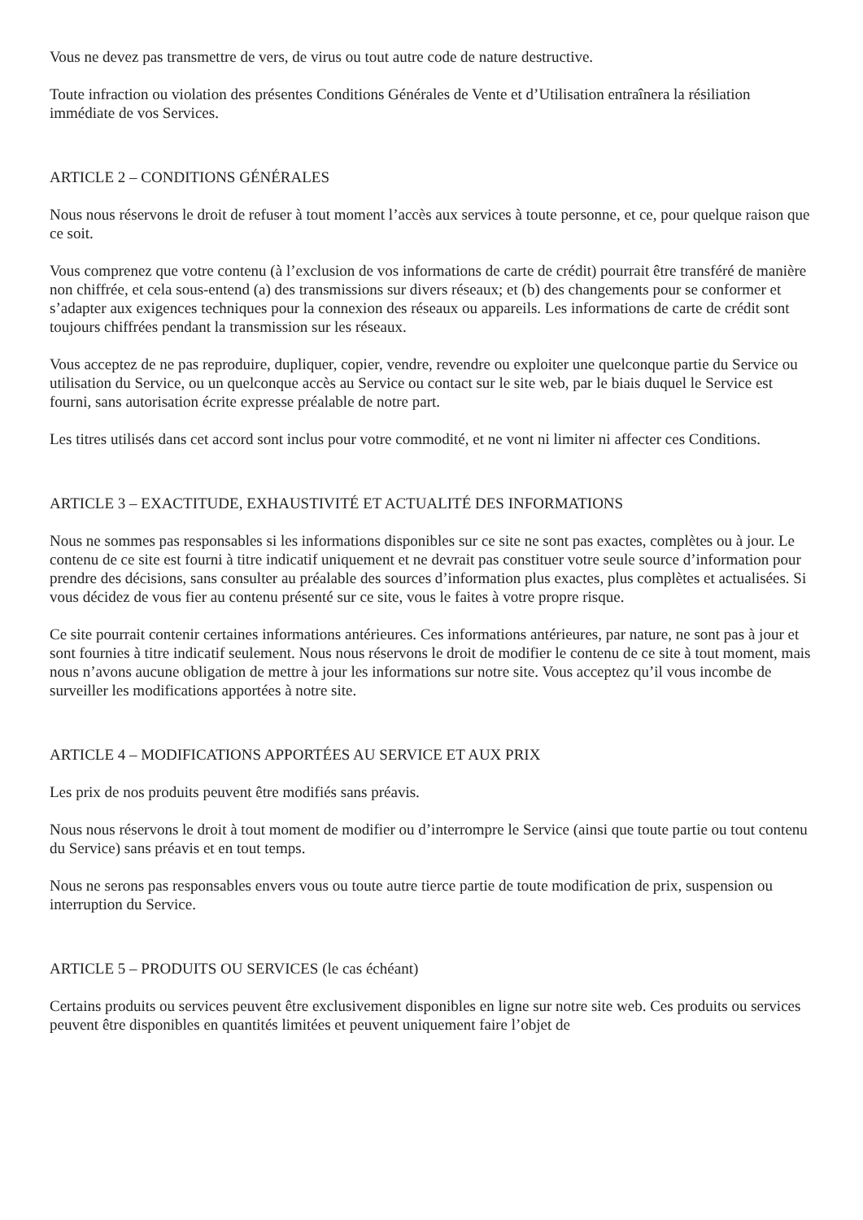Vous ne devez pas transmettre de vers, de virus ou tout autre code de nature destructive.
Toute infraction ou violation des présentes Conditions Générales de Vente et d’Utilisation entraînera la résiliation immédiate de vos Services.
ARTICLE 2 – CONDITIONS GÉNÉRALES
Nous nous réservons le droit de refuser à tout moment l’accès aux services à toute personne, et ce, pour quelque raison que ce soit.
Vous comprenez que votre contenu (à l’exclusion de vos informations de carte de crédit) pourrait être transféré de manière non chiffrée, et cela sous-entend (a) des transmissions sur divers réseaux; et (b) des changements pour se conformer et s’adapter aux exigences techniques pour la connexion des réseaux ou appareils. Les informations de carte de crédit sont toujours chiffrées pendant la transmission sur les réseaux.
Vous acceptez de ne pas reproduire, dupliquer, copier, vendre, revendre ou exploiter une quelconque partie du Service ou utilisation du Service, ou un quelconque accès au Service ou contact sur le site web, par le biais duquel le Service est fourni, sans autorisation écrite expresse préalable de notre part.
Les titres utilisés dans cet accord sont inclus pour votre commodité, et ne vont ni limiter ni affecter ces Conditions.
ARTICLE 3 – EXACTITUDE, EXHAUSTIVITÉ ET ACTUALITÉ DES INFORMATIONS
Nous ne sommes pas responsables si les informations disponibles sur ce site ne sont pas exactes, complètes ou à jour. Le contenu de ce site est fourni à titre indicatif uniquement et ne devrait pas constituer votre seule source d’information pour prendre des décisions, sans consulter au préalable des sources d’information plus exactes, plus complètes et actualisées. Si vous décidez de vous fier au contenu présenté sur ce site, vous le faites à votre propre risque.
Ce site pourrait contenir certaines informations antérieures. Ces informations antérieures, par nature, ne sont pas à jour et sont fournies à titre indicatif seulement. Nous nous réservons le droit de modifier le contenu de ce site à tout moment, mais nous n’avons aucune obligation de mettre à jour les informations sur notre site. Vous acceptez qu’il vous incombe de surveiller les modifications apportées à notre site.
ARTICLE 4 – MODIFICATIONS APPORTÉES AU SERVICE ET AUX PRIX
Les prix de nos produits peuvent être modifiés sans préavis.
Nous nous réservons le droit à tout moment de modifier ou d’interrompre le Service (ainsi que toute partie ou tout contenu du Service) sans préavis et en tout temps.
Nous ne serons pas responsables envers vous ou toute autre tierce partie de toute modification de prix, suspension ou interruption du Service.
ARTICLE 5 – PRODUITS OU SERVICES (le cas échéant)
Certains produits ou services peuvent être exclusivement disponibles en ligne sur notre site web. Ces produits ou services peuvent être disponibles en quantités limitées et peuvent uniquement faire l’objet de